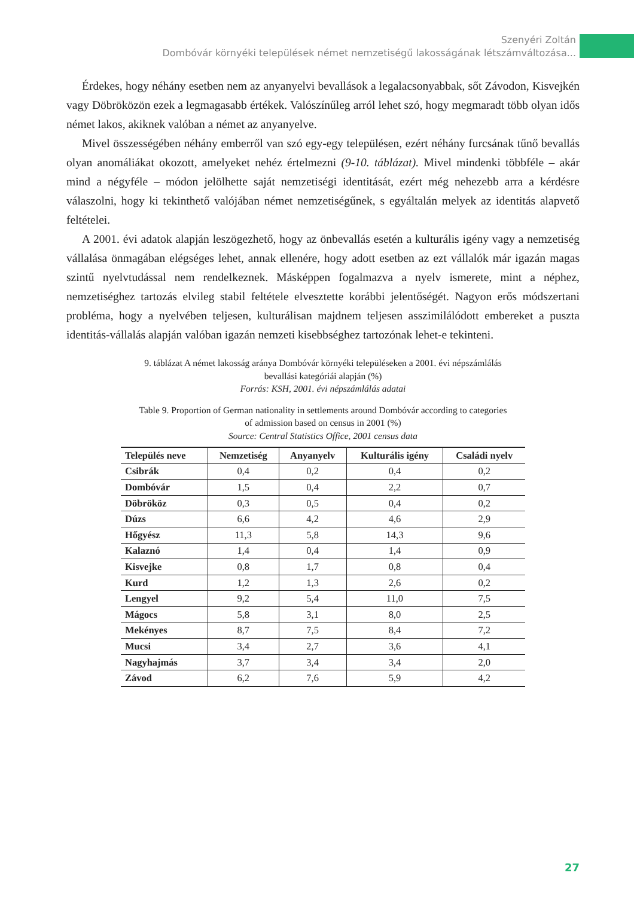Szenyéri Zoltán
Dombóvár környéki települések német nemzetiségű lakosságának létszámváltozása...
Érdekes, hogy néhány esetben nem az anyanyelvi bevallások a legalacsonyabbak, sőt Závodon, Kisvejkén vagy Döbröközön ezek a legmagasabb értékek. Valószínűleg arról lehet szó, hogy megmaradt több olyan idős német lakos, akiknek valóban a német az anyanyelve.
Mivel összességében néhány emberről van szó egy-egy településen, ezért néhány furcsának tűnő bevallás olyan anomáliákat okozott, amelyeket nehéz értelmezni (9-10. táblázat). Mivel mindenki többféle – akár mind a négyféle – módon jelölhette saját nemzetiségi identitását, ezért még nehezebb arra a kérdésre válaszolni, hogy ki tekinthető valójában német nemzetiségűnek, s egyáltalán melyek az identitás alapvető feltételei.
A 2001. évi adatok alapján leszögezhető, hogy az önbevallás esetén a kulturális igény vagy a nemzetiség vállalása önmagában elégséges lehet, annak ellenére, hogy adott esetben az ezt vállalók már igazán magas szintű nyelvtudással nem rendelkeznek. Másképpen fogalmazva a nyelv ismerete, mint a néphez, nemzetiséghez tartozás elvileg stabil feltétele elvesztette korábbi jelentőségét. Nagyon erős módszertani probléma, hogy a nyelvében teljesen, kulturálisan majdnem teljesen asszimilálódott embereket a puszta identitás-vállalás alapján valóban igazán nemzeti kisebbséghez tartozónak lehet-e tekinteni.
9. táblázat A német lakosság aránya Dombóvár környéki településeken a 2001. évi népszámlálás
bevallási kategóriái alapján (%)
Forrás: KSH, 2001. évi népszámlálás adatai
Table 9. Proportion of German nationality in settlements around Dombóvár according to categories
of admission based on census in 2001 (%)
Source: Central Statistics Office, 2001 census data
| Település neve | Nemzetiség | Anyanyelv | Kulturális igény | Családi nyelv |
| --- | --- | --- | --- | --- |
| Csibrák | 0,4 | 0,2 | 0,4 | 0,2 |
| Dombóvár | 1,5 | 0,4 | 2,2 | 0,7 |
| Döbrököz | 0,3 | 0,5 | 0,4 | 0,2 |
| Dúzs | 6,6 | 4,2 | 4,6 | 2,9 |
| Hőgyész | 11,3 | 5,8 | 14,3 | 9,6 |
| Kalaznó | 1,4 | 0,4 | 1,4 | 0,9 |
| Kisvejke | 0,8 | 1,7 | 0,8 | 0,4 |
| Kurd | 1,2 | 1,3 | 2,6 | 0,2 |
| Lengyel | 9,2 | 5,4 | 11,0 | 7,5 |
| Mágocs | 5,8 | 3,1 | 8,0 | 2,5 |
| Mekényes | 8,7 | 7,5 | 8,4 | 7,2 |
| Mucsi | 3,4 | 2,7 | 3,6 | 4,1 |
| Nagyhajmás | 3,7 | 3,4 | 3,4 | 2,0 |
| Závod | 6,2 | 7,6 | 5,9 | 4,2 |
27